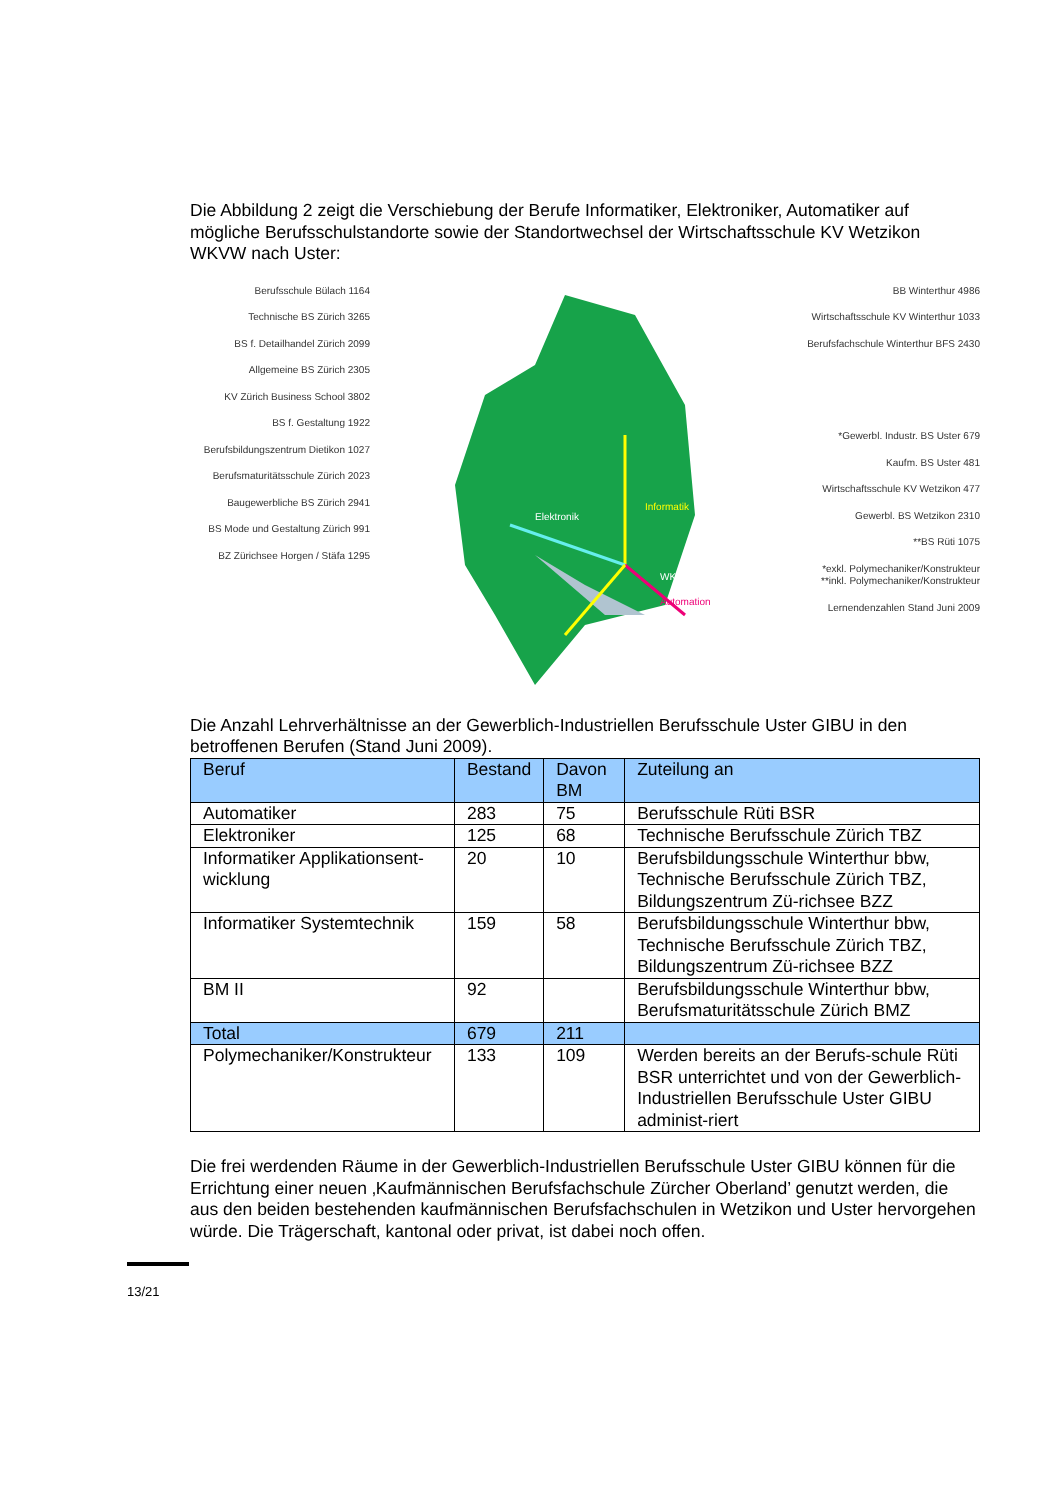Die Abbildung 2 zeigt die Verschiebung der Berufe Informatiker, Elektroniker, Automatiker auf mögliche Berufsschulstandorte sowie der Standortwechsel der Wirtschaftsschule KV Wetzikon WKVW nach Uster:
Berufsschule Bülach 1164
Technische BS Zürich 3265
BS f. Detailhandel Zürich 2099
Allgemeine BS Zürich 2305
KV Zürich Business School 3802
BS f. Gestaltung 1922
Berufsbildungszentrum Dietikon 1027
Berufsmaturitätsschule Zürich 2023
Baugewerbliche BS Zürich 2941
BS Mode und Gestaltung Zürich 991
BZ Zürichsee Horgen / Stäfa 1295
Elektronik
Informatik
WKVW
Automation
BB Winterthur 4986
Wirtschaftsschule KV Winterthur 1033
Berufsfachschule Winterthur BFS 2430
*Gewerbl. Industr. BS Uster 679
Kaufm. BS Uster 481
Wirtschaftsschule KV Wetzikon 477
Gewerbl. BS Wetzikon 2310
**BS Rüti 1075
*exkl. Polymechaniker/Konstrukteur
**inkl. Polymechaniker/Konstrukteur
Lernendenzahlen Stand Juni 2009
Die Anzahl Lehrverhältnisse an der Gewerblich-Industriellen Berufsschule Uster GIBU in den betroffenen Berufen (Stand Juni 2009).
| Beruf | Bestand | Davon BM | Zuteilung an |
| --- | --- | --- | --- |
| Automatiker | 283 | 75 | Berufsschule Rüti BSR |
| Elektroniker | 125 | 68 | Technische Berufsschule Zürich TBZ |
| Informatiker Applikationsent-wicklung | 20 | 10 | Berufsbildungsschule Winterthur bbw, Technische Berufsschule Zürich TBZ, Bildungszentrum Zü-richsee BZZ |
| Informatiker Systemtechnik | 159 | 58 | Berufsbildungsschule Winterthur bbw, Technische Berufsschule Zürich TBZ, Bildungszentrum Zü-richsee BZZ |
| BM II | 92 | | Berufsbildungsschule Winterthur bbw, Berufsmaturitätsschule Zürich BMZ |
| Total | 679 | 211 | |
| Polymechaniker/Konstrukteur | 133 | 109 | Werden bereits an der Berufs-schule Rüti BSR unterrichtet und von der Gewerblich-Industriellen Berufsschule Uster GIBU administ-riert |
Die frei werdenden Räume in der Gewerblich-Industriellen Berufsschule Uster GIBU können für die Errichtung einer neuen ‚Kaufmännischen Berufsfachschule Zürcher Oberland’ genutzt werden, die aus den beiden bestehenden kaufmännischen Berufsfachschulen in Wetzikon und Uster hervorgehen würde. Die Trägerschaft, kantonal oder privat, ist dabei noch offen.
13/21